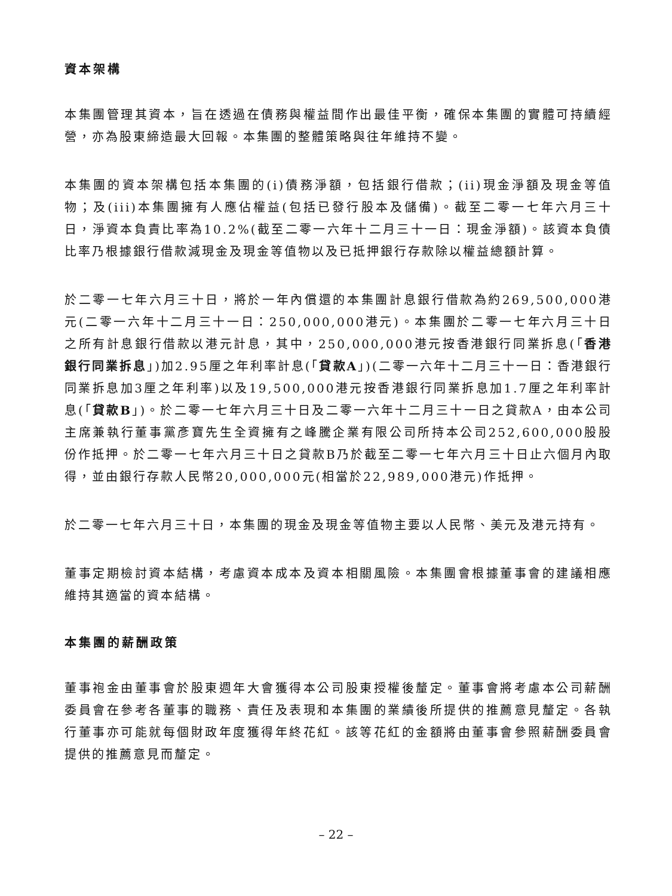資本架構
本集團管理其資本，旨在透過在債務與權益間作出最佳平衡，確保本集團的實體可持續經營，亦為股東締造最大回報。本集團的整體策略與往年維持不變。
本集團的資本架構包括本集團的(i)債務淨額，包括銀行借款；(ii)現金淨額及現金等值物；及(iii)本集團擁有人應佔權益(包括已發行股本及儲備)。截至二零一七年六月三十日，淨資本負責比率為10.2%(截至二零一六年十二月三十一日：現金淨額)。該資本負債比率乃根據銀行借款減現金及現金等值物以及已抵押銀行存款除以權益總額計算。
於二零一七年六月三十日，將於一年內償還的本集團計息銀行借款為約269,500,000港元(二零一六年十二月三十一日：250,000,000港元)。本集團於二零一七年六月三十日之所有計息銀行借款以港元計息，其中，250,000,000港元按香港銀行同業拆息(「香港銀行同業拆息」)加2.95厘之年利率計息(「貸款A」)(二零一六年十二月三十一日：香港銀行同業拆息加3厘之年利率)以及19,500,000港元按香港銀行同業拆息加1.7厘之年利率計息(「貸款B」)。於二零一七年六月三十日及二零一六年十二月三十一日之貸款A，由本公司主席兼執行董事黨彥寶先生全資擁有之峰騰企業有限公司所持本公司252,600,000股股份作抵押。於二零一七年六月三十日之貸款B乃於截至二零一七年六月三十日止六個月內取得，並由銀行存款人民幣20,000,000元(相當於22,989,000港元)作抵押。
於二零一七年六月三十日，本集團的現金及現金等值物主要以人民幣、美元及港元持有。
董事定期檢討資本結構，考慮資本成本及資本相關風險。本集團會根據董事會的建議相應維持其適當的資本結構。
本集團的薪酬政策
董事袍金由董事會於股東週年大會獲得本公司股東授權後釐定。董事會將考慮本公司薪酬委員會在參考各董事的職務、責任及表現和本集團的業績後所提供的推薦意見釐定。各執行董事亦可能就每個財政年度獲得年終花紅。該等花紅的金額將由董事會參照薪酬委員會提供的推薦意見而釐定。
– 22 –